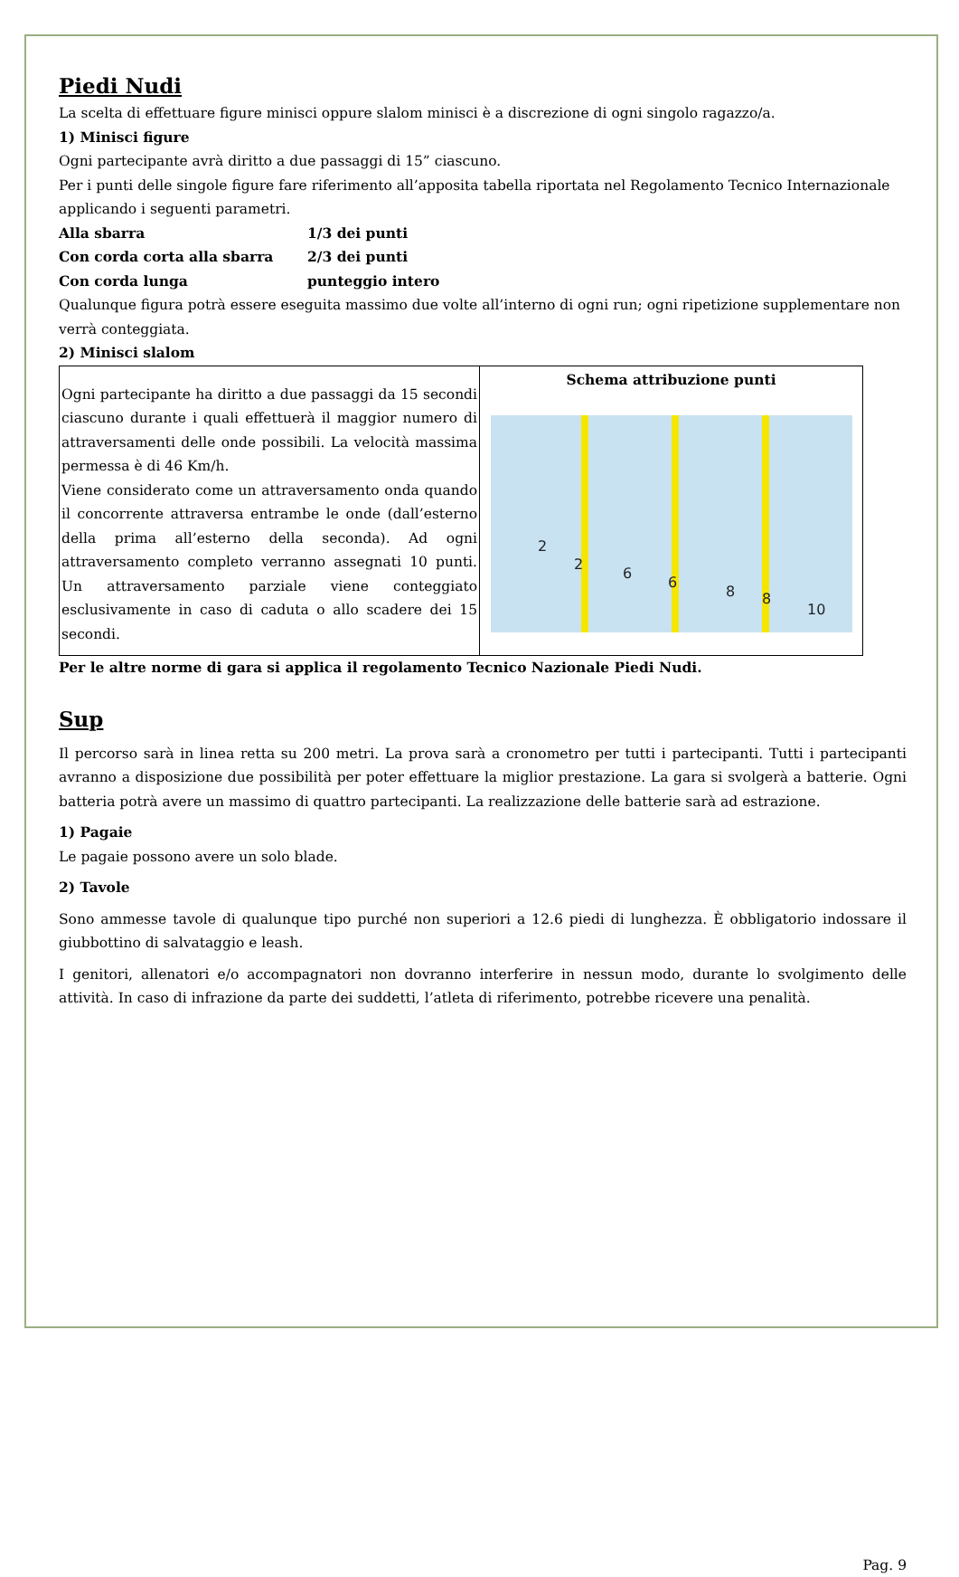Piedi Nudi
La scelta di effettuare figure minisci oppure slalom minisci è a discrezione di ogni singolo ragazzo/a.
1) Minisci figure
Ogni partecipante avrà diritto a due passaggi di 15” ciascuno.
Per i punti delle singole figure fare riferimento all’apposita tabella riportata nel Regolamento Tecnico Internazionale applicando i seguenti parametri.
Alla sbarra 1/3 dei punti Con corda corta alla sbarra 2/3 dei punti Con corda lunga punteggio intero
Qualunque figura potrà essere eseguita massimo due volte all’interno di ogni run; ogni ripetizione supplementare non verrà conteggiata.
2) Minisci slalom
| Ogni partecipante ha diritto a due passaggi da 15 secondi ciascuno durante i quali effettuerà il maggior numero di attraversamenti delle onde possibili. La velocità massima permessa è di 46 Km/h. Viene considerato come un attraversamento onda quando il concorrente attraversa entrambe le onde (dall’esterno della prima all’esterno della seconda). Ad ogni attraversamento completo verranno assegnati 10 punti. Un attraversamento parziale viene conteggiato esclusivamente in caso di caduta o allo scadere dei 15 secondi. | Schema attribuzione punti 2 2 6 6 8 8 10 |
Per le altre norme di gara si applica il regolamento Tecnico Nazionale Piedi Nudi.
Sup
Il percorso sarà in linea retta su 200 metri. La prova sarà a cronometro per tutti i partecipanti. Tutti i partecipanti avranno a disposizione due possibilità per poter effettuare la miglior prestazione. La gara si svolgerà a batterie. Ogni batteria potrà avere un massimo di quattro partecipanti. La realizzazione delle batterie sarà ad estrazione.
1) Pagaie
Le pagaie possono avere un solo blade.
2) Tavole
Sono ammesse tavole di qualunque tipo purché non superiori a 12.6 piedi di lunghezza. È obbligatorio indossare il giubbottino di salvataggio e leash.
I genitori, allenatori e/o accompagnatori non dovranno interferire in nessun modo, durante lo svolgimento delle attività. In caso di infrazione da parte dei suddetti, l’atleta di riferimento, potrebbe ricevere una penalità.
Pag. 9